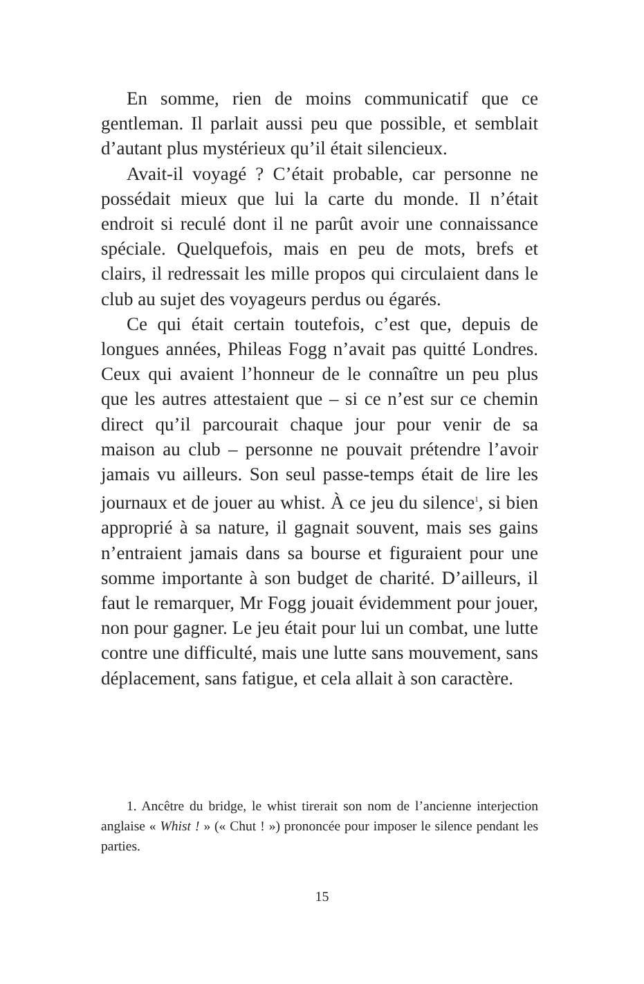En somme, rien de moins communicatif que ce gentleman. Il parlait aussi peu que possible, et semblait d’autant plus mystérieux qu’il était silencieux.
Avait-il voyagé ? C’était probable, car personne ne possédait mieux que lui la carte du monde. Il n’était endroit si reculé dont il ne parût avoir une connaissance spéciale. Quelquefois, mais en peu de mots, brefs et clairs, il redressait les mille propos qui circulaient dans le club au sujet des voyageurs perdus ou égarés.
Ce qui était certain toutefois, c’est que, depuis de longues années, Phileas Fogg n’avait pas quitté Londres. Ceux qui avaient l’honneur de le connaître un peu plus que les autres attestaient que – si ce n’est sur ce chemin direct qu’il parcourait chaque jour pour venir de sa maison au club – personne ne pouvait prétendre l’avoir jamais vu ailleurs. Son seul passe-temps était de lire les journaux et de jouer au whist. À ce jeu du silence<sup>1</sup>, si bien approprié à sa nature, il gagnait souvent, mais ses gains n’entraient jamais dans sa bourse et figuraient pour une somme importante à son budget de charité. D’ailleurs, il faut le remarquer, Mr Fogg jouait évidemment pour jouer, non pour gagner. Le jeu était pour lui un combat, une lutte contre une difficulté, mais une lutte sans mouvement, sans déplacement, sans fatigue, et cela allait à son caractère.
1. Ancêtre du bridge, le whist tirerait son nom de l’ancienne interjection anglaise « Whist ! » (« Chut ! ») prononcée pour imposer le silence pendant les parties.
15